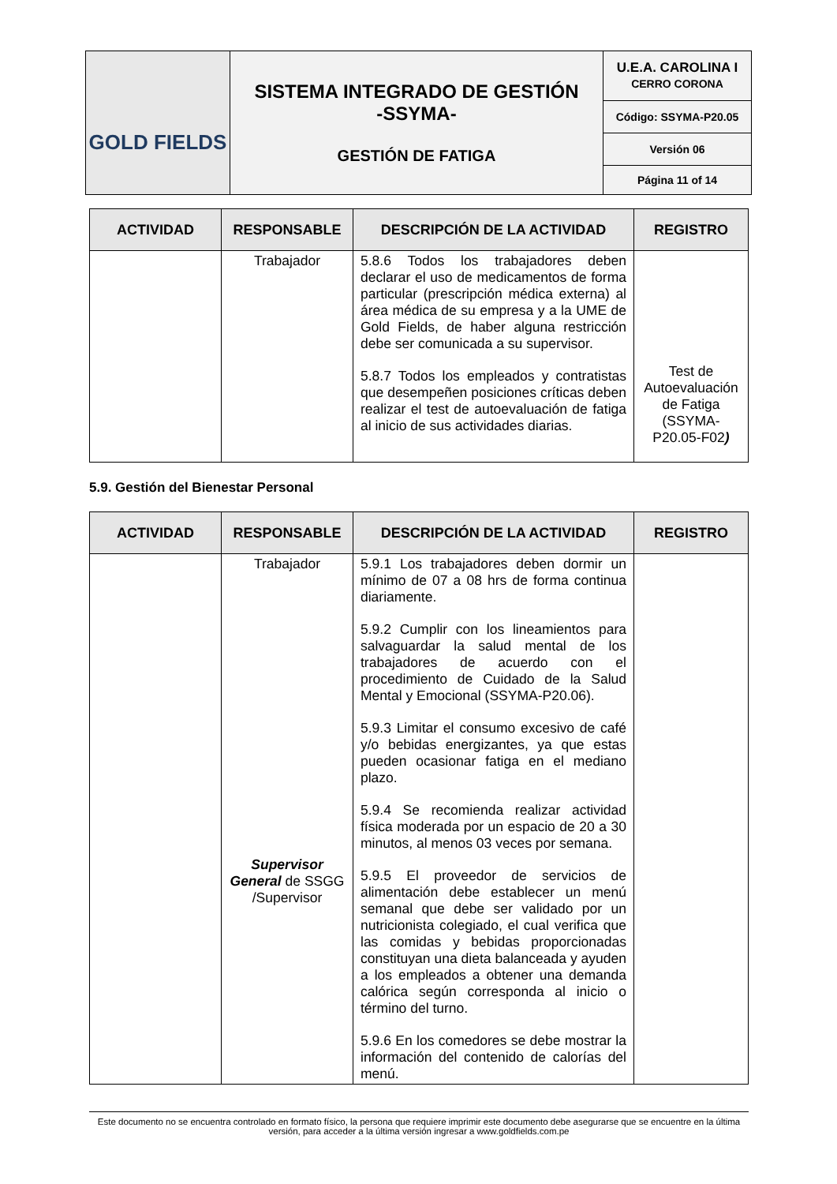| GOLD FIELDS | SISTEMA INTEGRADO DE GESTIÓN -SSYMA- GESTIÓN DE FATIGA | U.E.A. CAROLINA I CERRO CORONA |
| | | Código: SSYMA-P20.05 |
| | | Versión 06 |
| | | Página 11 of 14 |
| ACTIVIDAD | RESPONSABLE | DESCRIPCIÓN DE LA ACTIVIDAD | REGISTRO |
| --- | --- | --- | --- |
| | Trabajador | 5.8.6 Todos los trabajadores deben declarar el uso de medicamentos de forma particular (prescripción médica externa) al área médica de su empresa y a la UME de Gold Fields, de haber alguna restricción debe ser comunicada a su supervisor. 5.8.7 Todos los empleados y contratistas que desempeñen posiciones críticas deben realizar el test de autoevaluación de fatiga al inicio de sus actividades diarias. | Test de Autoevaluación de Fatiga (SSYMA-P20.05-F02 ) |
5.9. Gestión del Bienestar Personal
| ACTIVIDAD | RESPONSABLE | DESCRIPCIÓN DE LA ACTIVIDAD | REGISTRO |
| --- | --- | --- | --- |
| | Trabajador Supervisor General de SSGG /Supervisor | 5.9.1 Los trabajadores deben dormir un mínimo de 07 a 08 hrs de forma continua diariamente. 5.9.2 Cumplir con los lineamientos para salvaguardar la salud mental de los trabajadores de acuerdo con el procedimiento de Cuidado de la Salud Mental y Emocional (SSYMA-P20.06). 5.9.3 Limitar el consumo excesivo de café y/o bebidas energizantes, ya que estas pueden ocasionar fatiga en el mediano plazo. 5.9.4 Se recomienda realizar actividad física moderada por un espacio de 20 a 30 minutos, al menos 03 veces por semana. 5.9.5 El proveedor de servicios de alimentación debe establecer un menú semanal que debe ser validado por un nutricionista colegiado, el cual verifica que las comidas y bebidas proporcionadas constituyan una dieta balanceada y ayuden a los empleados a obtener una demanda calórica según corresponda al inicio o término del turno. 5.9.6 En los comedores se debe mostrar la información del contenido de calorías del menú. | |
Este documento no se encuentra controlado en formato físico, la persona que requiere imprimir este documento debe asegurarse que se encuentre en la última versión, para acceder a la última versión ingresar a www.goldfields.com.pe